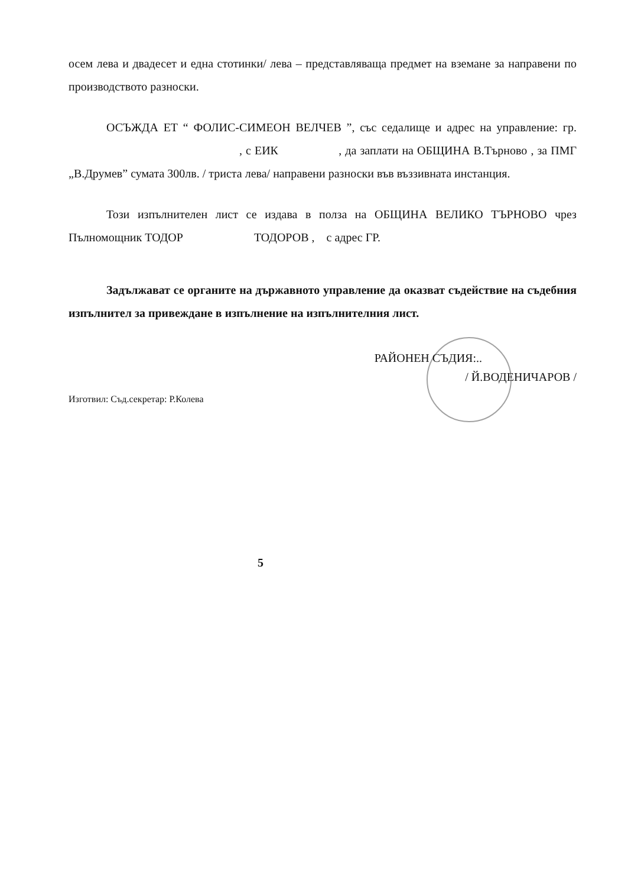осем лева и двадесет и една стотинки/ лева – представляваща предмет на вземане за направени по производството разноски.
ОСЪЖДА ЕТ “ ФОЛИС-СИМЕОН ВЕЛЧЕВ ”, със седалище и адрес на управление: гр. , с ЕИК , да заплати на ОБЩИНА В.Търново , за ПМГ „В.Друмев” сумата 300лв. / триста лева/ направени разноски във въззивната инстанция.
Този изпълнителен лист се издава в полза на ОБЩИНА ВЕЛИКО ТЪРНОВО чрез Пълномощник ТОДОР ТОДОРОВ , с адрес ГР.
Задължават се органите на държавното управление да оказват съдействие на съдебния изпълнител за привеждане в изпълнение на изпълнителния лист.
РАЙОНЕН СЪДИЯ:..
/ Й.ВОДЕНИЧАРОВ /
Изготвил: Съд.секретар: Р.Колева
5